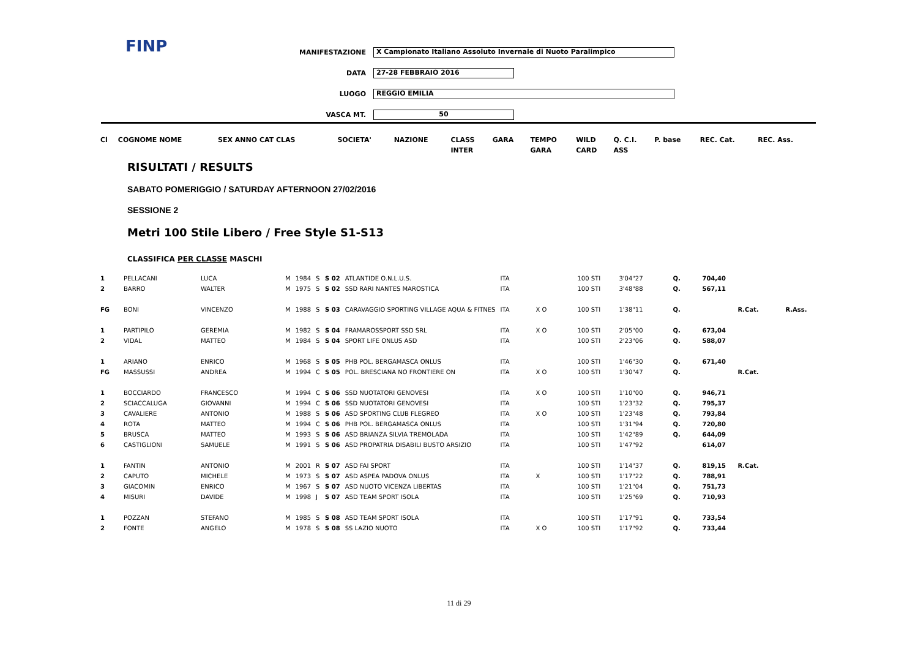FINP
MANIFESTAZIONE X Campionato Italiano Assoluto Invernale di Nuoto Paralimpico
DATA 27-28 FEBBRAIO 2016
LUOGO REGGIO EMILIA
VASCA MT. 50
| Cl | COGNOME NOME | SEX ANNO CAT CLAS | SOCIETA' | NAZIONE | CLASS | GARA | TEMPO | WILD | Q. C.I. | P. base | REC. Cat. | REC. Ass. |
| | | | | | INTER | | GARA | CARD | ASS | | | |
RISULTATI / RESULTS
SABATO POMERIGGIO / SATURDAY AFTERNOON 27/02/2016
SESSIONE 2
Metri 100 Stile Libero / Free Style S1-S13
CLASSIFICA PER CLASSE MASCHI
| 1 | PELLACANI | LUCA | M | 1984 | S | S 02 | ATLANTIDE O.N.L.U.S. | ITA | | 100 STI | 3'04"27 | Q. | 704,40 | | |
| 2 | BARRO | WALTER | M | 1975 | S | S 02 | SSD RARI NANTES MAROSTICA | ITA | | 100 STI | 3'48"88 | Q. | 567,11 | | |
| FG | BONI | VINCENZO | M | 1988 | S | S 03 | CARAVAGGIO SPORTING VILLAGE AQUA & FITNES | ITA | X O | 100 STI | 1'38"11 | Q. | | R.Cat. | R.Ass. |
| 1 | PARTIPILO | GEREMIA | M | 1982 | S | S 04 | FRAMAROSSPORT SSD SRL | ITA | X O | 100 STI | 2'05"00 | Q. | 673,04 | | |
| 2 | VIDAL | MATTEO | M | 1984 | S | S 04 | SPORT LIFE ONLUS ASD | ITA | | 100 STI | 2'23"06 | Q. | 588,07 | | |
| 1 | ARIANO | ENRICO | M | 1968 | S | S 05 | PHB POL. BERGAMASCA ONLUS | ITA | | 100 STI | 1'46"30 | Q. | 671,40 | | |
| FG | MASSUSSI | ANDREA | M | 1994 | C | S 05 | POL. BRESCIANA NO FRONTIERE ON | ITA | X O | 100 STI | 1'30"47 | Q. | | R.Cat. | |
| 1 | BOCCIARDO | FRANCESCO | M | 1994 | C | S 06 | SSD NUOTATORI GENOVESI | ITA | X O | 100 STI | 1'10"00 | Q. | 946,71 | | |
| 2 | SCIACCALUGA | GIOVANNI | M | 1994 | C | S 06 | SSD NUOTATORI GENOVESI | ITA | | 100 STI | 1'23"32 | Q. | 795,37 | | |
| 3 | CAVALIERE | ANTONIO | M | 1988 | S | S 06 | ASD SPORTING CLUB FLEGREO | ITA | X O | 100 STI | 1'23"48 | Q. | 793,84 | | |
| 4 | ROTA | MATTEO | M | 1994 | C | S 06 | PHB POL. BERGAMASCA ONLUS | ITA | | 100 STI | 1'31"94 | Q. | 720,80 | | |
| 5 | BRUSCA | MATTEO | M | 1993 | S | S 06 | ASD BRIANZA SILVIA TREMOLADA | ITA | | 100 STI | 1'42"89 | Q. | 644,09 | | |
| 6 | CASTIGLIONI | SAMUELE | M | 1991 | S | S 06 | ASD PROPATRIA DISABILI BUSTO ARSIZIO | ITA | | 100 STI | 1'47"92 | | 614,07 | | |
| 1 | FANTIN | ANTONIO | M | 2001 | R | S 07 | ASD FAI SPORT | ITA | | 100 STI | 1'14"37 | Q. | 819,15 | R.Cat. | |
| 2 | CAPUTO | MICHELE | M | 1973 | S | S 07 | ASD ASPEA PADOVA ONLUS | ITA | X | 100 STI | 1'17"22 | Q. | 788,91 | | |
| 3 | GIACOMIN | ENRICO | M | 1967 | S | S 07 | ASD NUOTO VICENZA LIBERTAS | ITA | | 100 STI | 1'21"04 | Q. | 751,73 | | |
| 4 | MISURI | DAVIDE | M | 1998 | J | S 07 | ASD TEAM SPORT ISOLA | ITA | | 100 STI | 1'25"69 | Q. | 710,93 | | |
| 1 | POZZAN | STEFANO | M | 1985 | S | S 08 | ASD TEAM SPORT ISOLA | ITA | | 100 STI | 1'17"91 | Q. | 733,54 | | |
| 2 | FONTE | ANGELO | M | 1978 | S | S 08 | SS LAZIO NUOTO | ITA | X O | 100 STI | 1'17"92 | Q. | 733,44 | | |
11 di 29